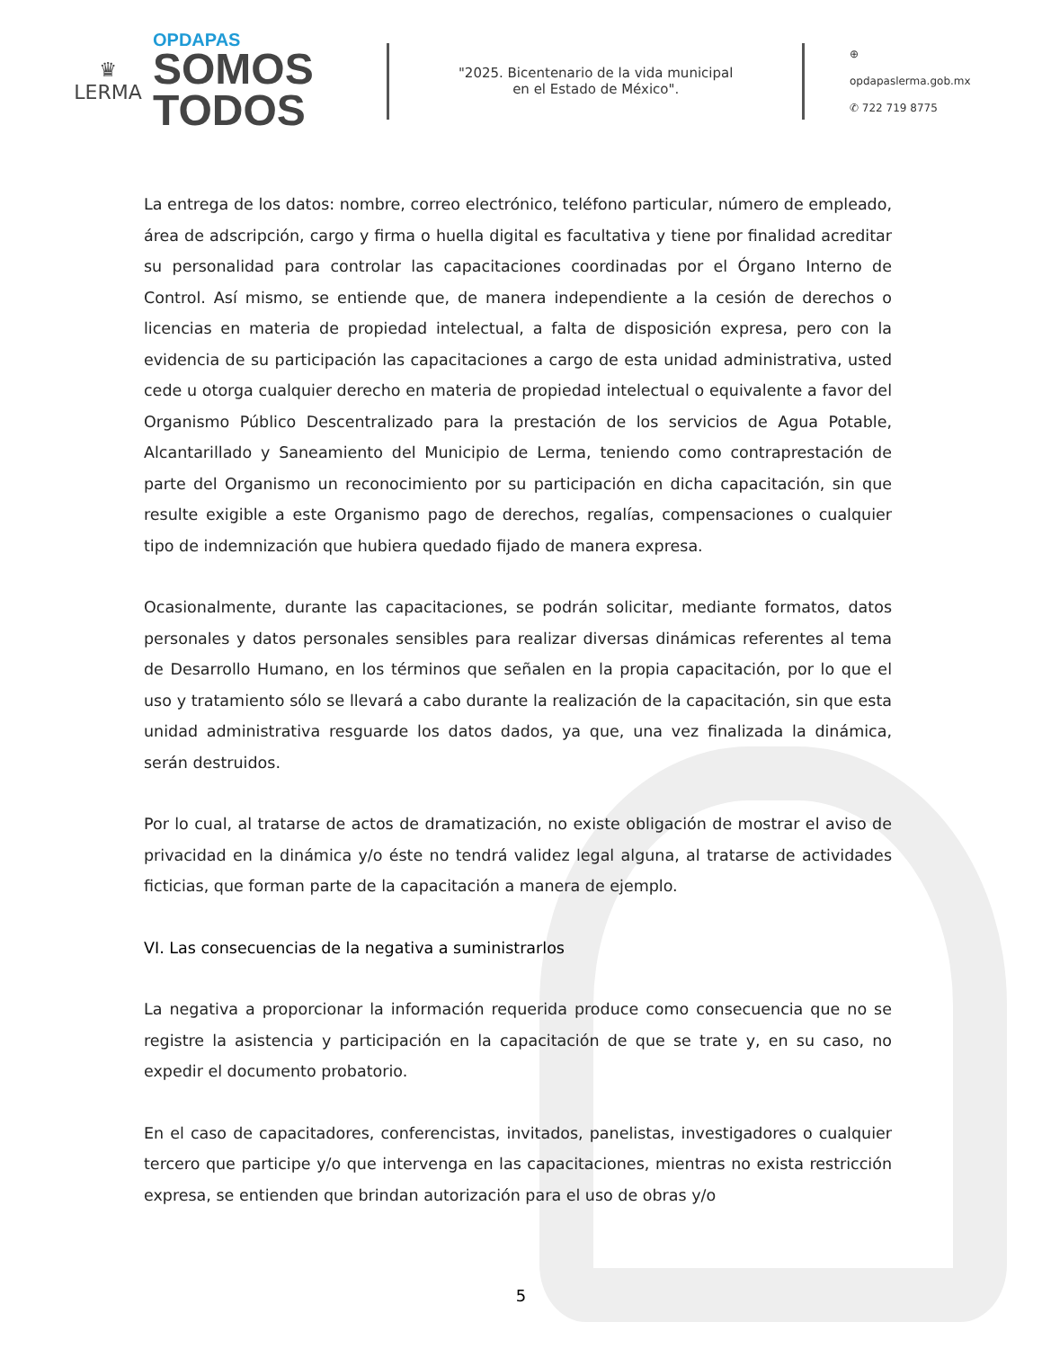♛
LERMA
OPDAPAS
SOMOS
TODOS
"2025. Bicentenario de la vida municipal
en el Estado de México".
⊕ opdapaslerma.gob.mx
✆ 722 719 8775
La entrega de los datos: nombre, correo electrónico, teléfono particular, número de empleado, área de adscripción, cargo y firma o huella digital es facultativa y tiene por finalidad acreditar su personalidad para controlar las capacitaciones coordinadas por el Órgano Interno de Control. Así mismo, se entiende que, de manera independiente a la cesión de derechos o licencias en materia de propiedad intelectual, a falta de disposición expresa, pero con la evidencia de su participación las capacitaciones a cargo de esta unidad administrativa, usted cede u otorga cualquier derecho en materia de propiedad intelectual o equivalente a favor del Organismo Público Descentralizado para la prestación de los servicios de Agua Potable, Alcantarillado y Saneamiento del Municipio de Lerma, teniendo como contraprestación de parte del Organismo un reconocimiento por su participación en dicha capacitación, sin que resulte exigible a este Organismo pago de derechos, regalías, compensaciones o cualquier tipo de indemnización que hubiera quedado fijado de manera expresa.
Ocasionalmente, durante las capacitaciones, se podrán solicitar, mediante formatos, datos personales y datos personales sensibles para realizar diversas dinámicas referentes al tema de Desarrollo Humano, en los términos que señalen en la propia capacitación, por lo que el uso y tratamiento sólo se llevará a cabo durante la realización de la capacitación, sin que esta unidad administrativa resguarde los datos dados, ya que, una vez finalizada la dinámica, serán destruidos.
Por lo cual, al tratarse de actos de dramatización, no existe obligación de mostrar el aviso de privacidad en la dinámica y/o éste no tendrá validez legal alguna, al tratarse de actividades ficticias, que forman parte de la capacitación a manera de ejemplo.
VI. Las consecuencias de la negativa a suministrarlos
La negativa a proporcionar la información requerida produce como consecuencia que no se registre la asistencia y participación en la capacitación de que se trate y, en su caso, no expedir el documento probatorio.
En el caso de capacitadores, conferencistas, invitados, panelistas, investigadores o cualquier tercero que participe y/o que intervenga en las capacitaciones, mientras no exista restricción expresa, se entienden que brindan autorización para el uso de obras y/o
5